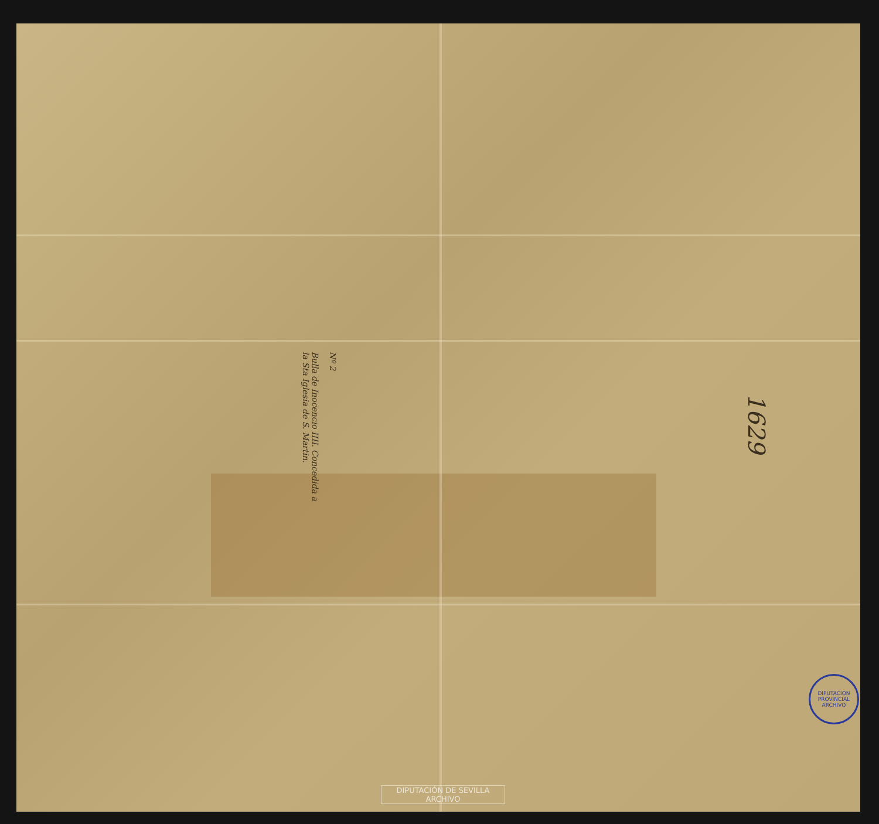Nº 2
Bulla de Inocencio IIII. Concedida a la Sta Iglesia de S. Martin.
1629
DIPUTACION PROVINCIAL ARCHIVO
DIPUTACIÓN DE SEVILLA
ARCHIVO